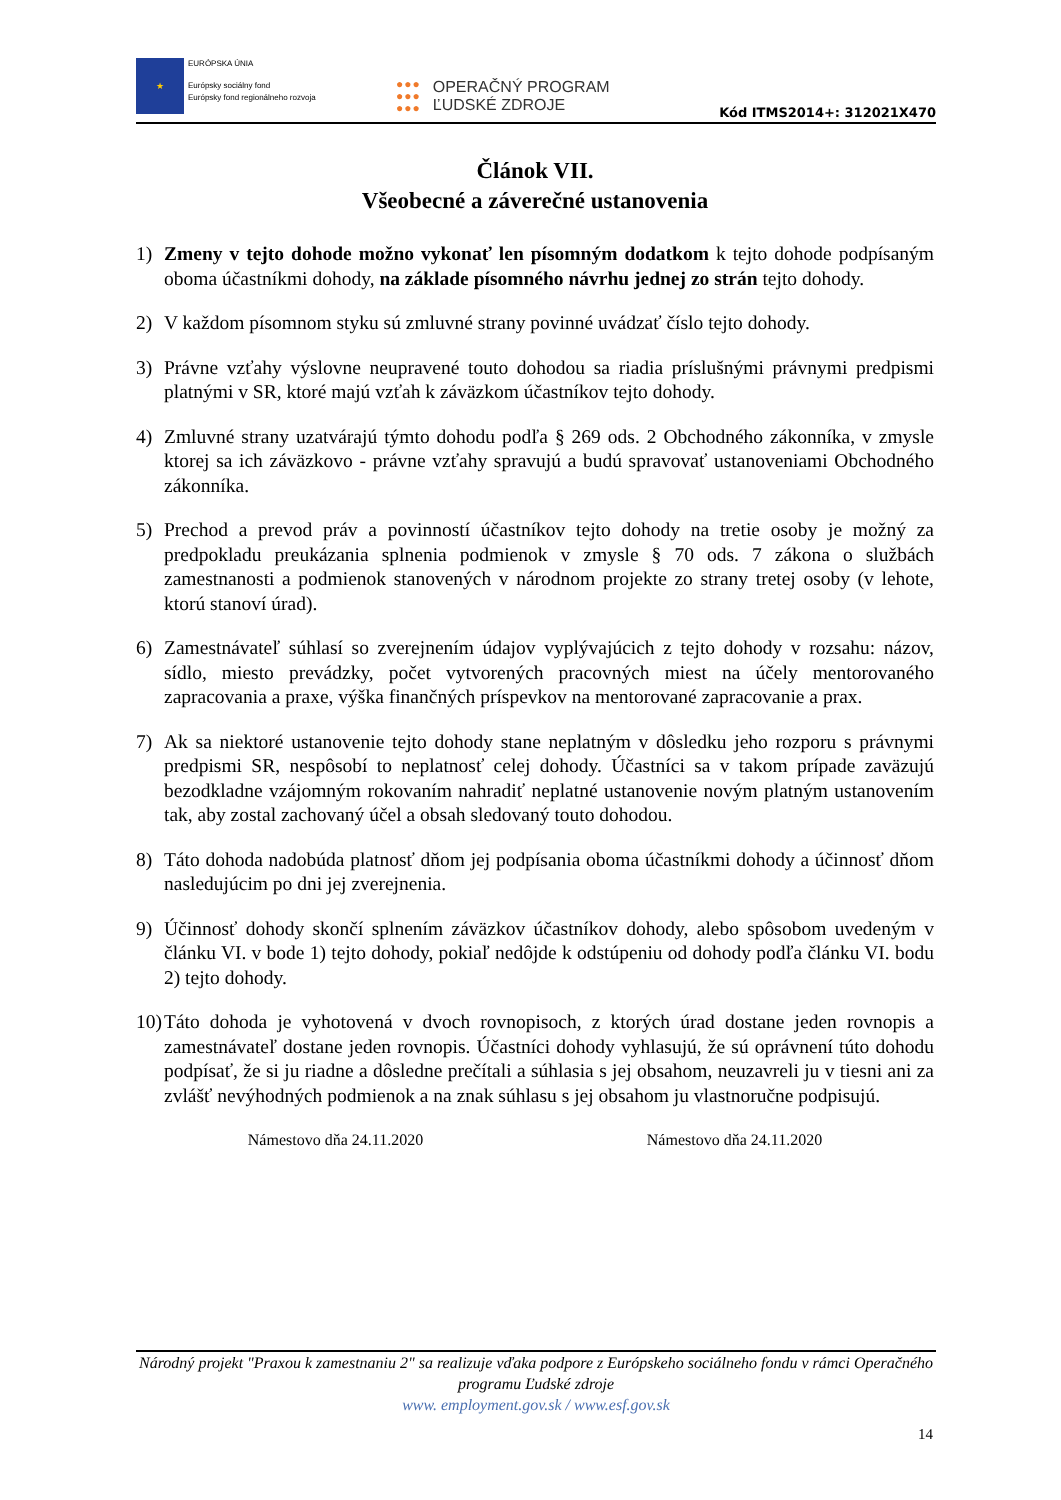★
EURÓPSKA ÚNIA
Európsky sociálny fond
Európsky fond regionálneho rozvoja
●●●
●●●
●●●
OPERAČNÝ PROGRAM
ĽUDSKÉ ZDROJE
Kód ITMS2014+: 312021X470
Článok VII.
Všeobecné a záverečné ustanovenia
1) Zmeny v tejto dohode možno vykonať len písomným dodatkom k tejto dohode podpísaným oboma účastníkmi dohody, na základe písomného návrhu jednej zo strán tejto dohody.
2) V každom písomnom styku sú zmluvné strany povinné uvádzať číslo tejto dohody.
3) Právne vzťahy výslovne neupravené touto dohodou sa riadia príslušnými právnymi predpismi platnými v SR, ktoré majú vzťah k záväzkom účastníkov tejto dohody.
4) Zmluvné strany uzatvárajú týmto dohodu podľa § 269 ods. 2 Obchodného zákonníka, v zmysle ktorej sa ich záväzkovo - právne vzťahy spravujú a budú spravovať ustanoveniami Obchodného zákonníka.
5) Prechod a prevod práv a povinností účastníkov tejto dohody na tretie osoby je možný za predpokladu preukázania splnenia podmienok v zmysle § 70 ods. 7 zákona o službách zamestnanosti a podmienok stanovených v národnom projekte zo strany tretej osoby (v lehote, ktorú stanoví úrad).
6) Zamestnávateľ súhlasí so zverejnením údajov vyplývajúcich z tejto dohody v rozsahu: názov, sídlo, miesto prevádzky, počet vytvorených pracovných miest na účely mentorovaného zapracovania a praxe, výška finančných príspevkov na mentorované zapracovanie a prax.
7) Ak sa niektoré ustanovenie tejto dohody stane neplatným v dôsledku jeho rozporu s právnymi predpismi SR, nespôsobí to neplatnosť celej dohody. Účastníci sa v takom prípade zaväzujú bezodkladne vzájomným rokovaním nahradiť neplatné ustanovenie novým platným ustanovením tak, aby zostal zachovaný účel a obsah sledovaný touto dohodou.
8) Táto dohoda nadobúda platnosť dňom jej podpísania oboma účastníkmi dohody a účinnosť dňom nasledujúcim po dni jej zverejnenia.
9) Účinnosť dohody skončí splnením záväzkov účastníkov dohody, alebo spôsobom uvedeným v článku VI. v bode 1) tejto dohody, pokiaľ nedôjde k odstúpeniu od dohody podľa článku VI. bodu 2) tejto dohody.
10)
Táto dohoda je vyhotovená v dvoch rovnopisoch, z ktorých úrad dostane jeden rovnopis a zamestnávateľ dostane jeden rovnopis. Účastníci dohody vyhlasujú, že sú oprávnení túto dohodu podpísať, že si ju riadne a dôsledne prečítali a súhlasia s jej obsahom, neuzavreli ju v tiesni ani za zvlášť nevýhodných podmienok a na znak súhlasu s jej obsahom ju vlastnoručne podpisujú.
Námestovo dňa 24.11.2020 Námestovo dňa 24.11.2020
Národný projekt "Praxou k zamestnaniu 2" sa realizuje vďaka podpore z Európskeho sociálneho fondu v rámci Operačného programu Ľudské zdroje
www. employment.gov.sk / www.esf.gov.sk
14